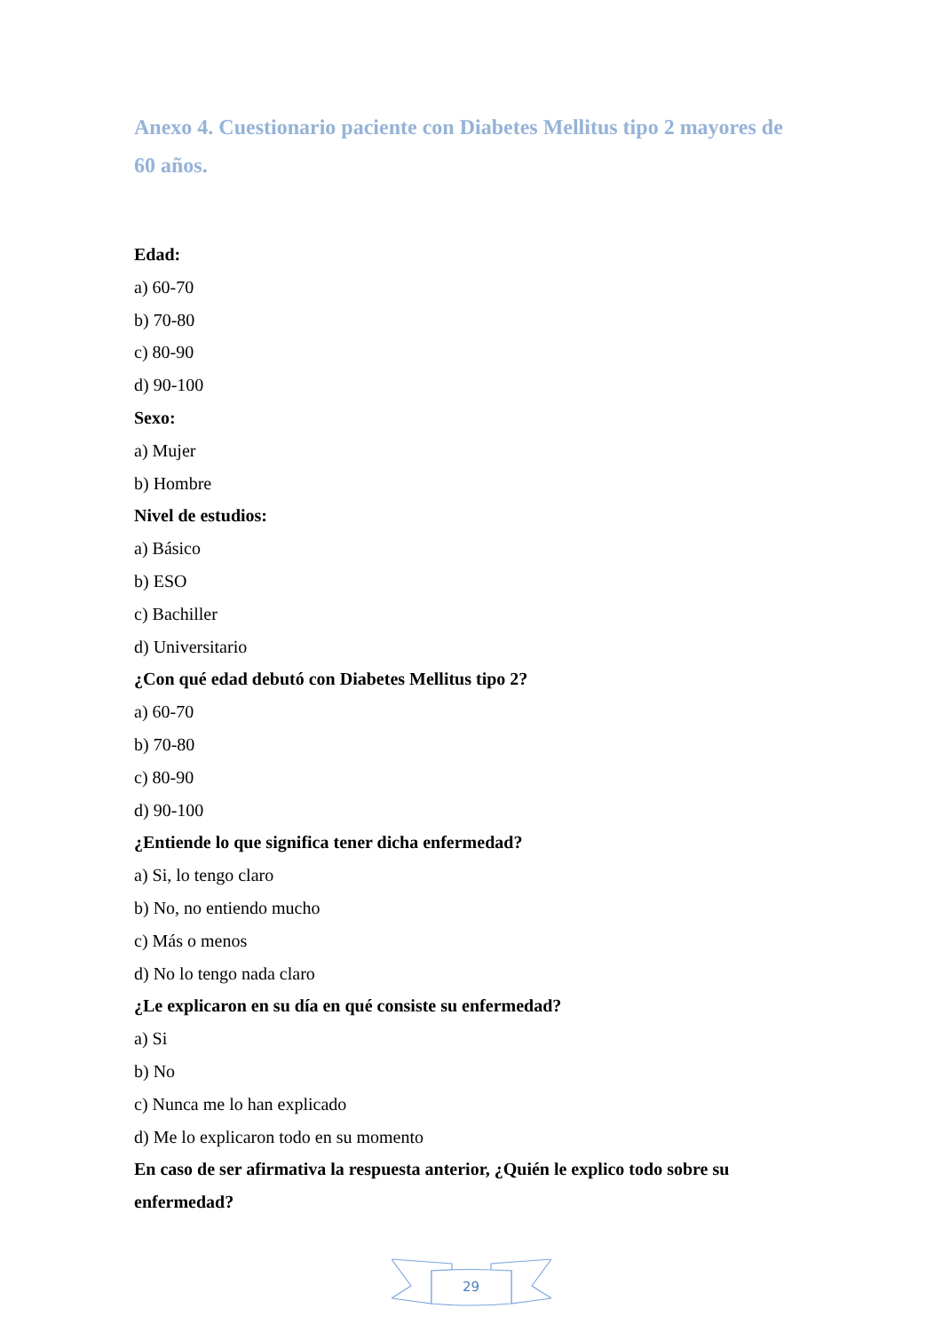Anexo 4. Cuestionario paciente con Diabetes Mellitus tipo 2 mayores de 60 años.
Edad:
a) 60-70
b) 70-80
c) 80-90
d) 90-100
Sexo:
a) Mujer
b) Hombre
Nivel de estudios:
a) Básico
b) ESO
c) Bachiller
d) Universitario
¿Con qué edad debutó con Diabetes Mellitus tipo 2?
a) 60-70
b) 70-80
c) 80-90
d) 90-100
¿Entiende lo que significa tener dicha enfermedad?
a) Si, lo tengo claro
b) No, no entiendo mucho
c) Más o menos
d) No lo tengo nada claro
¿Le explicaron en su día en qué consiste su enfermedad?
a) Si
b) No
c) Nunca me lo han explicado
d) Me lo explicaron todo en su momento
En caso de ser afirmativa la respuesta anterior, ¿Quién le explico todo sobre su enfermedad?
29